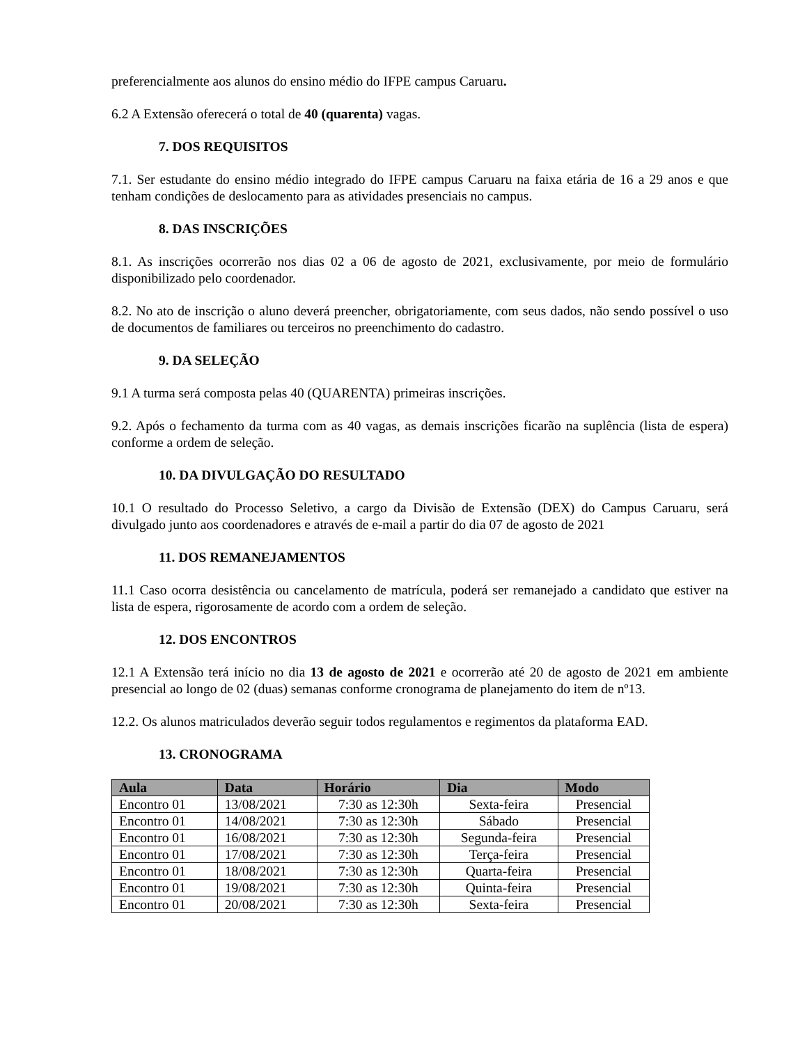preferencialmente aos alunos do ensino médio do IFPE campus Caruaru.
6.2 A Extensão oferecerá o total de 40 (quarenta) vagas.
7. DOS REQUISITOS
7.1. Ser estudante do ensino médio integrado do IFPE campus Caruaru na faixa etária de 16 a 29 anos e que tenham condições de deslocamento para as atividades presenciais no campus.
8. DAS INSCRIÇÕES
8.1. As inscrições ocorrerão nos dias 02 a 06 de agosto de 2021, exclusivamente, por meio de formulário disponibilizado pelo coordenador.
8.2. No ato de inscrição o aluno deverá preencher, obrigatoriamente, com seus dados, não sendo possível o uso de documentos de familiares ou terceiros no preenchimento do cadastro.
9. DA SELEÇÃO
9.1 A turma será composta pelas 40 (QUARENTA) primeiras inscrições.
9.2. Após o fechamento da turma com as 40 vagas, as demais inscrições ficarão na suplência (lista de espera) conforme a ordem de seleção.
10. DA DIVULGAÇÃO DO RESULTADO
10.1 O resultado do Processo Seletivo, a cargo da Divisão de Extensão (DEX) do Campus Caruaru, será divulgado junto aos coordenadores e através de e-mail a partir do dia 07 de agosto de 2021
11. DOS REMANEJAMENTOS
11.1 Caso ocorra desistência ou cancelamento de matrícula, poderá ser remanejado a candidato que estiver na lista de espera, rigorosamente de acordo com a ordem de seleção.
12. DOS ENCONTROS
12.1 A Extensão terá início no dia 13 de agosto de 2021 e ocorrerão até 20 de agosto de 2021 em ambiente presencial ao longo de 02 (duas) semanas conforme cronograma de planejamento do item de nº13.
12.2. Os alunos matriculados deverão seguir todos regulamentos e regimentos da plataforma EAD.
13. CRONOGRAMA
| Aula | Data | Horário | Dia | Modo |
| --- | --- | --- | --- | --- |
| Encontro 01 | 13/08/2021 | 7:30 as 12:30h | Sexta-feira | Presencial |
| Encontro 01 | 14/08/2021 | 7:30 as 12:30h | Sábado | Presencial |
| Encontro 01 | 16/08/2021 | 7:30 as 12:30h | Segunda-feira | Presencial |
| Encontro 01 | 17/08/2021 | 7:30 as 12:30h | Terça-feira | Presencial |
| Encontro 01 | 18/08/2021 | 7:30 as 12:30h | Quarta-feira | Presencial |
| Encontro 01 | 19/08/2021 | 7:30 as 12:30h | Quinta-feira | Presencial |
| Encontro 01 | 20/08/2021 | 7:30 as 12:30h | Sexta-feira | Presencial |